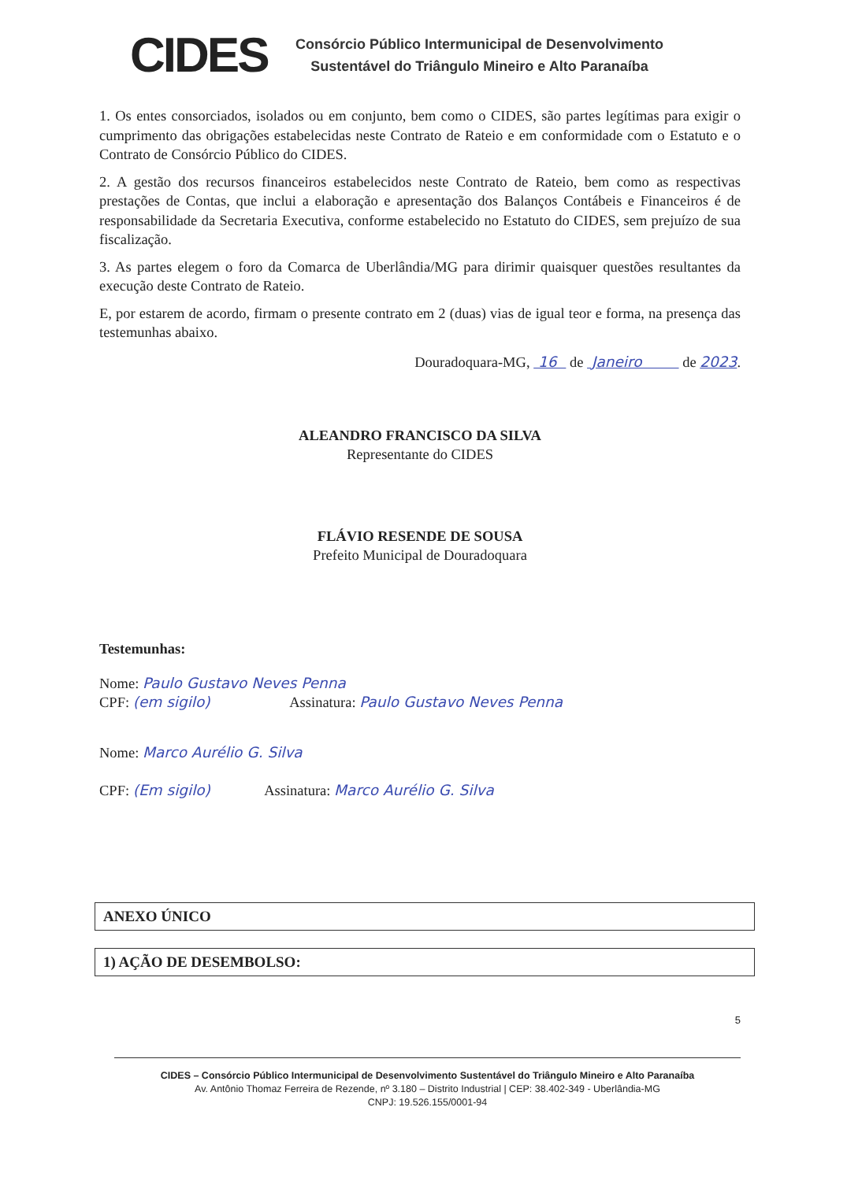CIDES
Consórcio Público Intermunicipal de Desenvolvimento
Sustentável do Triângulo Mineiro e Alto Paranaíba
1. Os entes consorciados, isolados ou em conjunto, bem como o CIDES, são partes legítimas para exigir o cumprimento das obrigações estabelecidas neste Contrato de Rateio e em conformidade com o Estatuto e o Contrato de Consórcio Público do CIDES.
2. A gestão dos recursos financeiros estabelecidos neste Contrato de Rateio, bem como as respectivas prestações de Contas, que inclui a elaboração e apresentação dos Balanços Contábeis e Financeiros é de responsabilidade da Secretaria Executiva, conforme estabelecido no Estatuto do CIDES, sem prejuízo de sua fiscalização.
3. As partes elegem o foro da Comarca de Uberlândia/MG para dirimir quaisquer questões resultantes da execução deste Contrato de Rateio.
E, por estarem de acordo, firmam o presente contrato em 2 (duas) vias de igual teor e forma, na presença das testemunhas abaixo.
Douradoquara-MG, 16 de Janeiro de 2023.
ALEANDRO FRANCISCO DA SILVA
Representante do CIDES
FLÁVIO RESENDE DE SOUSA
Prefeito Municipal de Douradoquara
Testemunhas:
Nome: Paulo Gustavo Neves Penna
CPF: (em sigilo) Assinatura: Paulo Gustavo Neves Penna
Nome: Marco Aurélio G. Silva
CPF: (Em sigilo) Assinatura: Marco Aurélio G. Silva
ANEXO ÚNICO
1) AÇÃO DE DESEMBOLSO:
5
CIDES – Consórcio Público Intermunicipal de Desenvolvimento Sustentável do Triângulo Mineiro e Alto Paranaíba
Av. Antônio Thomaz Ferreira de Rezende, nº 3.180 – Distrito Industrial | CEP: 38.402-349 - Uberlândia-MG
CNPJ: 19.526.155/0001-94